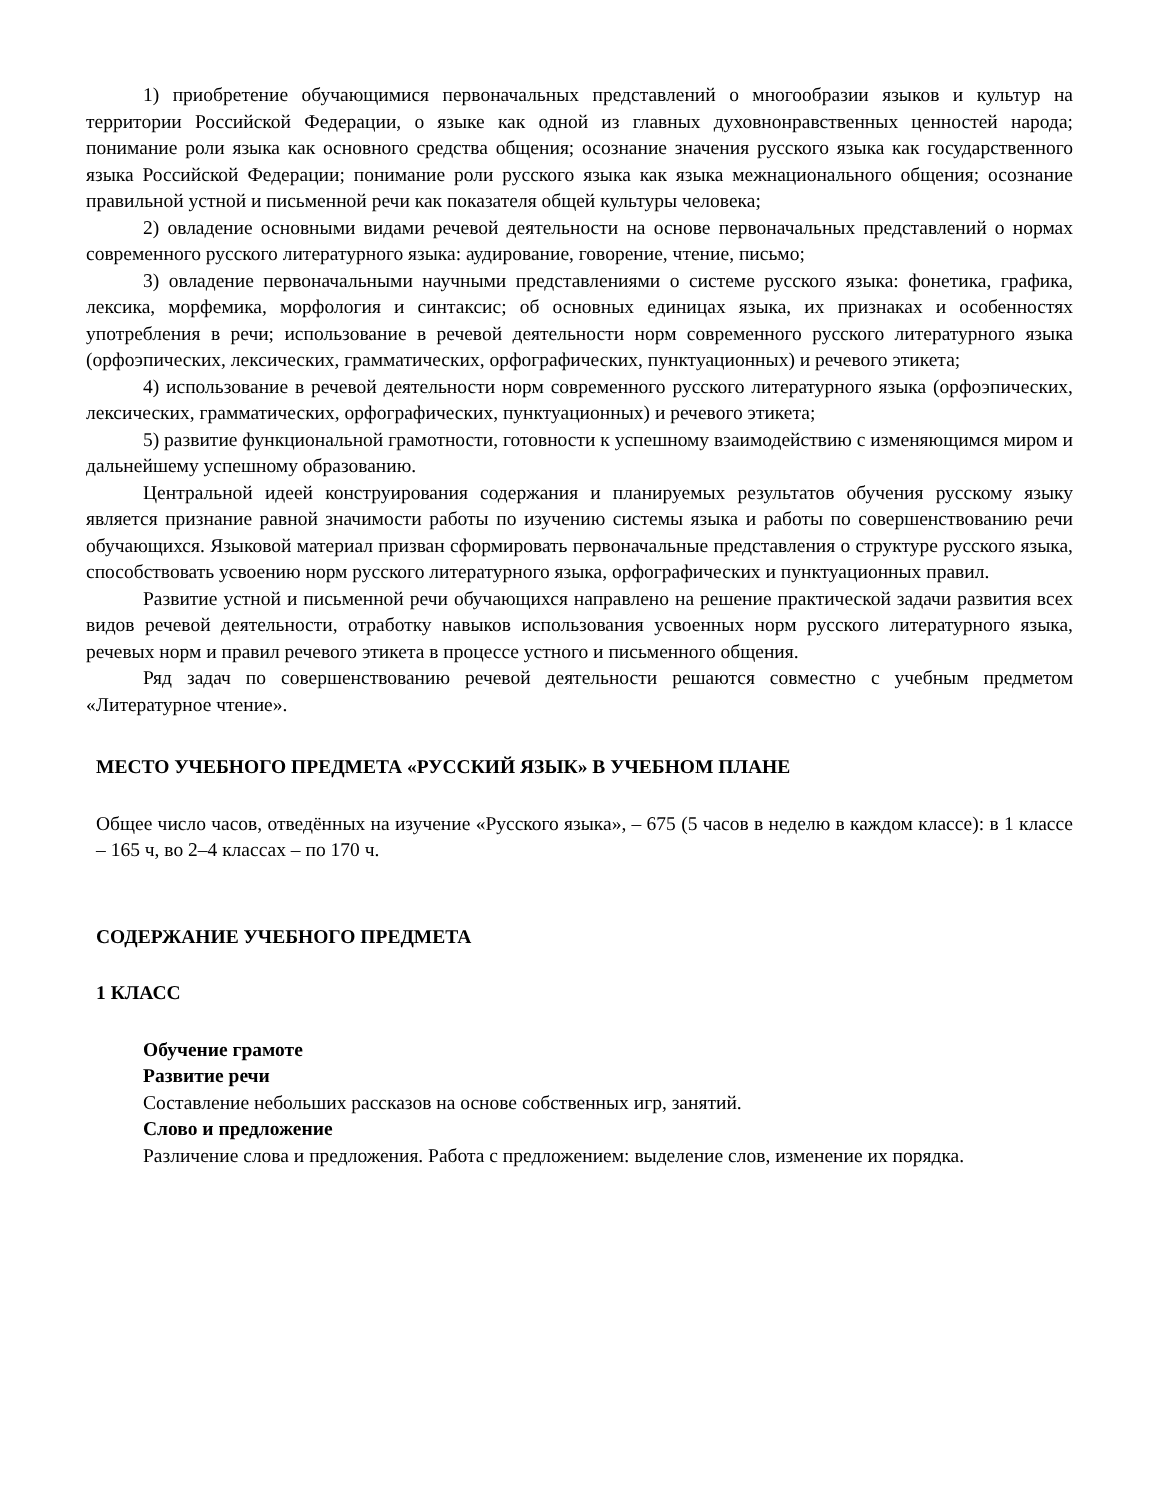1) приобретение обучающимися первоначальных представлений о многообразии языков и культур на территории Российской Федерации, о языке как одной из главных духовнонравственных ценностей народа; понимание роли языка как основного средства общения; осознание значения русского языка как государственного языка Российской Федерации; понимание роли русского языка как языка межнационального общения; осознание правильной устной и письменной речи как показателя общей культуры человека;
2) овладение основными видами речевой деятельности на основе первоначальных представлений о нормах современного русского литературного языка: аудирование, говорение, чтение, письмо;
3) овладение первоначальными научными представлениями о системе русского языка: фонетика, графика, лексика, морфемика, морфология и синтаксис; об основных единицах языка, их признаках и особенностях употребления в речи; использование в речевой деятельности норм современного русского литературного языка (орфоэпических, лексических, грамматических, орфографических, пунктуационных) и речевого этикета;
4) использование в речевой деятельности норм современного русского литературного языка (орфоэпических, лексических, грамматических, орфографических, пунктуационных) и речевого этикета;
5) развитие функциональной грамотности, готовности к успешному взаимодействию с изменяющимся миром и дальнейшему успешному образованию.
Центральной идеей конструирования содержания и планируемых результатов обучения русскому языку является признание равной значимости работы по изучению системы языка и работы по совершенствованию речи обучающихся. Языковой материал призван сформировать первоначальные представления о структуре русского языка, способствовать усвоению норм русского литературного языка, орфографических и пунктуационных правил.
Развитие устной и письменной речи обучающихся направлено на решение практической задачи развития всех видов речевой деятельности, отработку навыков использования усвоенных норм русского литературного языка, речевых норм и правил речевого этикета в процессе устного и письменного общения.
Ряд задач по совершенствованию речевой деятельности решаются совместно с учебным предметом «Литературное чтение».
МЕСТО УЧЕБНОГО ПРЕДМЕТА «РУССКИЙ ЯЗЫК» В УЧЕБНОМ ПЛАНЕ
Общее число часов, отведённых на изучение «Русского языка», – 675 (5 часов в неделю в каждом классе): в 1 классе – 165 ч, во 2–4 классах – по 170 ч.
СОДЕРЖАНИЕ УЧЕБНОГО ПРЕДМЕТА
1 КЛАСС
Обучение грамоте
Развитие речи
Составление небольших рассказов на основе собственных игр, занятий.
Слово и предложение
Различение слова и предложения. Работа с предложением: выделение слов, изменение их порядка.